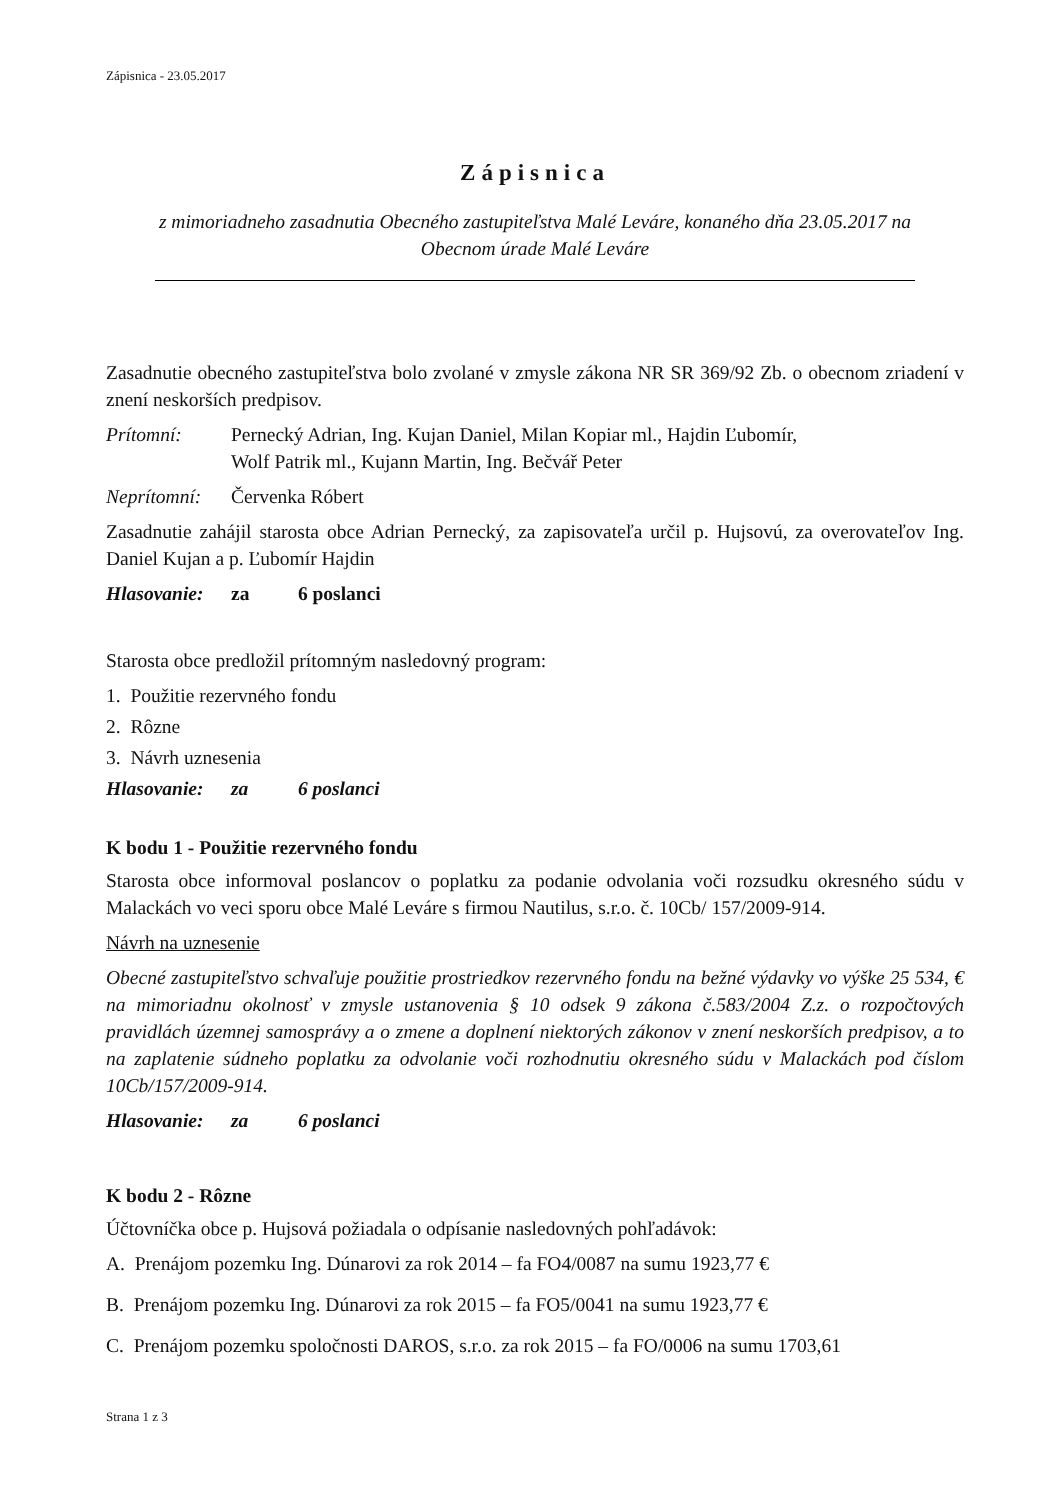Zápisnica - 23.05.2017
Zápisnica
z mimoriadneho zasadnutia Obecného zastupiteľstva Malé Leváre, konaného dňa 23.05.2017 na
Obecnom úrade Malé Leváre
Zasadnutie obecného zastupiteľstva bolo zvolané v zmysle zákona NR SR 369/92 Zb. o obecnom zriadení v znení neskorších predpisov.
Prítomní: Pernecký Adrian, Ing. Kujan Daniel, Milan Kopiar ml., Hajdin Ľubomír,
Wolf Patrik ml., Kujann Martin, Ing. Bečvář Peter
Neprítomní:
Červenka Róbert
Zasadnutie zahájil starosta obce Adrian Pernecký, za zapisovateľa určil p. Hujsovú, za overovateľov Ing. Daniel Kujan a p. Ľubomír Hajdin
Hlasovanie: za 6 poslanci
Starosta obce predložil prítomným nasledovný program:
1. Použitie rezervného fondu
2. Rôzne
3. Návrh uznesenia
Hlasovanie: za 6 poslanci
K bodu 1 - Použitie rezervného fondu
Starosta obce informoval poslancov o poplatku za podanie odvolania voči rozsudku okresného súdu v Malackách vo veci sporu obce Malé Leváre s firmou Nautilus, s.r.o. č. 10Cb/ 157/2009-914.
Návrh na uznesenie
Obecné zastupiteľstvo schvaľuje použitie prostriedkov rezervného fondu na bežné výdavky vo výške 25 534, € na mimoriadnu okolnosť v zmysle ustanovenia § 10 odsek 9 zákona č.583/2004 Z.z. o rozpočtových pravidlách územnej samosprávy a o zmene a doplnení niektorých zákonov v znení neskorších predpisov, a to na zaplatenie súdneho poplatku za odvolanie voči rozhodnutiu okresného súdu v Malackách pod číslom 10Cb/157/2009-914.
Hlasovanie: za 6 poslanci
K bodu 2 - Rôzne
Účtovníčka obce p. Hujsová požiadala o odpísanie nasledovných pohľadávok:
A. Prenájom pozemku Ing. Dúnarovi za rok 2014 – fa FO4/0087 na sumu 1923,77 €
B. Prenájom pozemku Ing. Dúnarovi za rok 2015 – fa FO5/0041 na sumu 1923,77 €
C. Prenájom pozemku spoločnosti DAROS, s.r.o. za rok 2015 – fa FO/0006 na sumu 1703,61
Strana 1 z 3